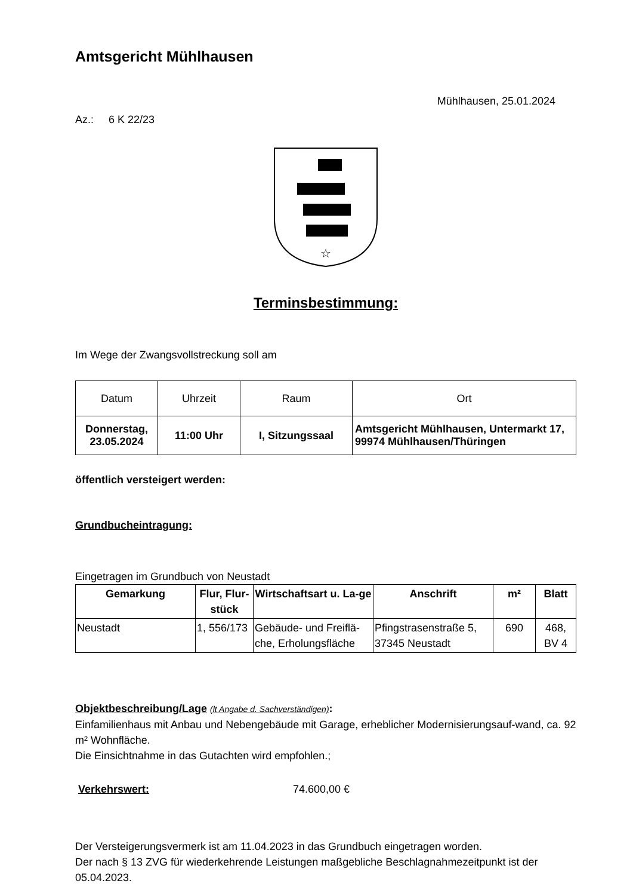Amtsgericht Mühlhausen
Mühlhausen, 25.01.2024
Az.: 6 K 22/23
☆
Terminsbestimmung:
Im Wege der Zwangsvollstreckung soll am
| Datum | Uhrzeit | Raum | Ort |
| Donnerstag, 23.05.2024 | 11:00 Uhr | I, Sitzungssaal | Amtsgericht Mühlhausen, Untermarkt 17, 99974 Mühlhausen/Thüringen |
öffentlich versteigert werden:
Grundbucheintragung:
Eingetragen im Grundbuch von Neustadt
| Gemarkung | Flur, Flur-stück | Wirtschaftsart u. La-ge | Anschrift | m² | Blatt |
| --- | --- | --- | --- | --- | --- |
| Neustadt | 1, 556/173 | Gebäude- und Freiflä-che, Erholungsfläche | Pfingstrasenstraße 5, 37345 Neustadt | 690 | 468, BV 4 |
Objektbeschreibung/Lage (lt Angabe d. Sachverständigen):
Einfamilienhaus mit Anbau und Nebengebäude mit Garage, erheblicher Modernisierungsauf-wand, ca. 92 m² Wohnfläche.
Die Einsichtnahme in das Gutachten wird empfohlen.;
Verkehrswert: 74.600,00 €
Der Versteigerungsvermerk ist am 11.04.2023 in das Grundbuch eingetragen worden.
Der nach § 13 ZVG für wiederkehrende Leistungen maßgebliche Beschlagnahmezeitpunkt ist der 05.04.2023.